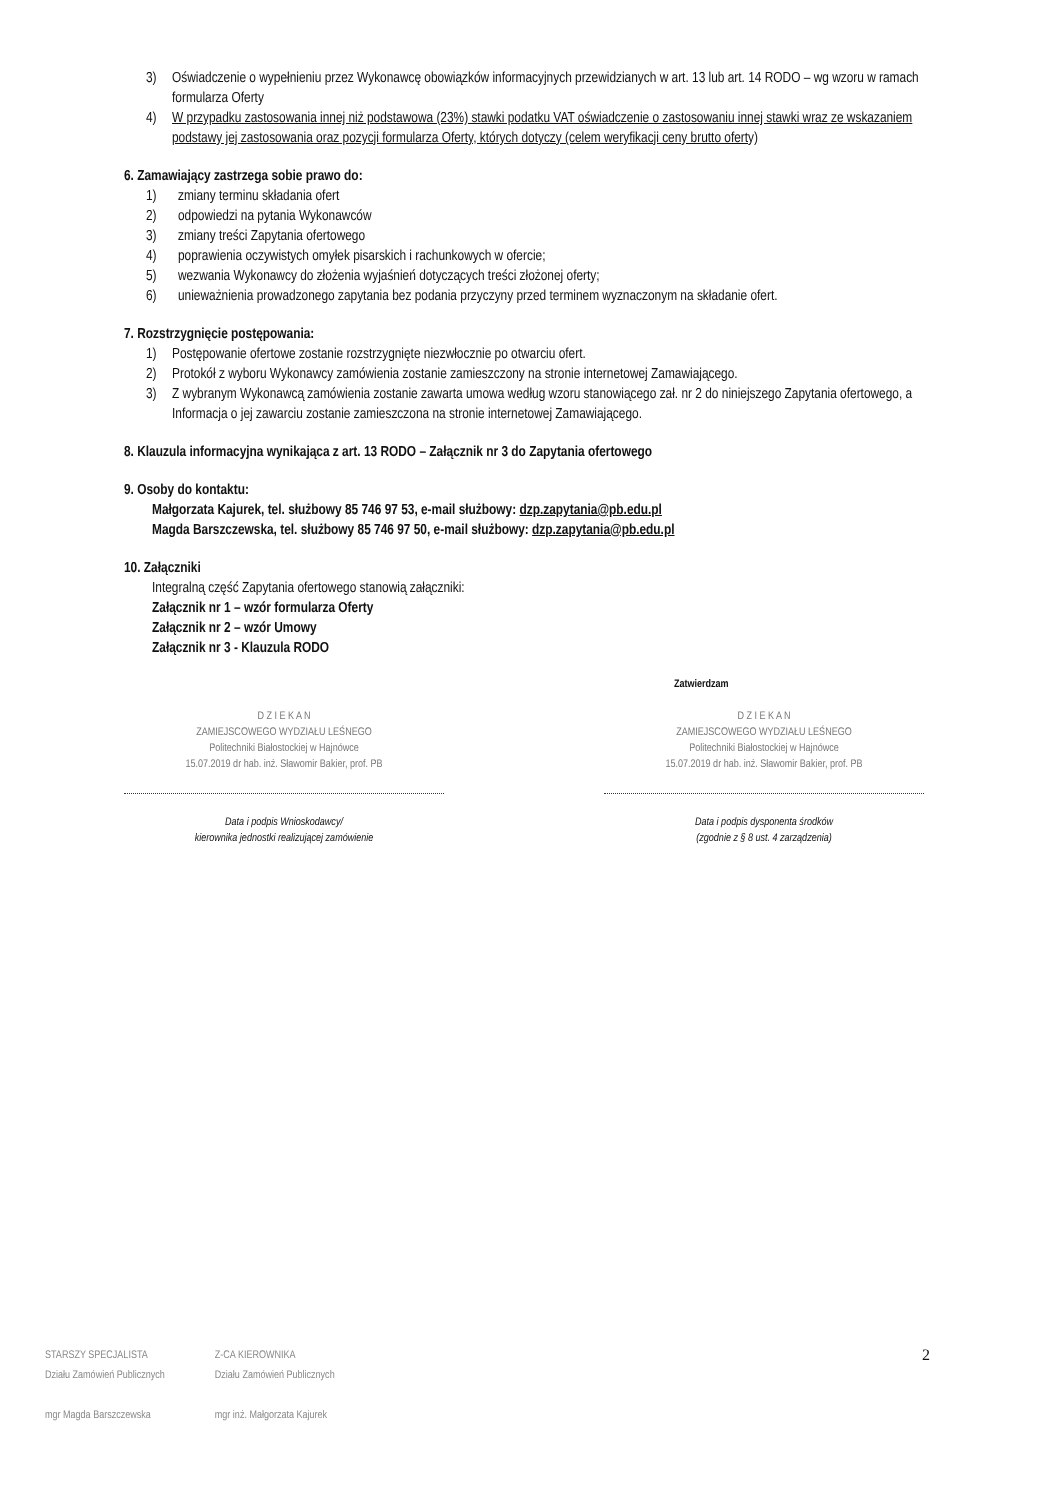3) Oświadczenie o wypełnieniu przez Wykonawcę obowiązków informacyjnych przewidzianych w art. 13 lub art. 14 RODO – wg wzoru w ramach formularza Oferty
4) W przypadku zastosowania innej niż podstawowa (23%) stawki podatku VAT oświadczenie o zastosowaniu innej stawki wraz ze wskazaniem podstawy jej zastosowania oraz pozycji formularza Oferty, których dotyczy (celem weryfikacji ceny brutto oferty)
6. Zamawiający zastrzega sobie prawo do:
1) zmiany terminu składania ofert
2) odpowiedzi na pytania Wykonawców
3) zmiany treści Zapytania ofertowego
4) poprawienia oczywistych omyłek pisarskich i rachunkowych w ofercie;
5) wezwania Wykonawcy do złożenia wyjaśnień dotyczących treści złożonej oferty;
6) unieważnienia prowadzonego zapytania bez podania przyczyny przed terminem wyznaczonym na składanie ofert.
7. Rozstrzygnięcie postępowania:
1) Postępowanie ofertowe zostanie rozstrzygnięte niezwłocznie po otwarciu ofert.
2) Protokół z wyboru Wykonawcy zamówienia zostanie zamieszczony na stronie internetowej Zamawiającego.
3) Z wybranym Wykonawcą zamówienia zostanie zawarta umowa według wzoru stanowiącego zał. nr 2 do niniejszego Zapytania ofertowego, a Informacja o jej zawarciu zostanie zamieszczona na stronie internetowej Zamawiającego.
8. Klauzula informacyjna wynikająca z art. 13 RODO – Załącznik nr 3 do Zapytania ofertowego
9. Osoby do kontaktu:
Małgorzata Kajurek, tel. służbowy 85 746 97 53, e-mail służbowy: dzp.zapytania@pb.edu.pl
Magda Barszczewska, tel. służbowy 85 746 97 50, e-mail służbowy: dzp.zapytania@pb.edu.pl
10. Załączniki
Integralną część Zapytania ofertowego stanowią załączniki:
Załącznik nr 1 – wzór formularza Oferty
Załącznik nr 2 – wzór Umowy
Załącznik nr 3 - Klauzula RODO
Zatwierdzam
D Z I E K A N
ZAMIEJSCOWEGO WYDZIAŁU LEŚNEGO
Politechniki Białostockiej w Hajnówce
15.07.2019 dr hab. inż. Sławomir Bakier, prof. PB
Data i podpis Wnioskodawcy/
kierownika jednostki realizującej zamówienie
D Z I E K A N
ZAMIEJSCOWEGO WYDZIAŁU LEŚNEGO
Politechniki Białostockiej w Hajnówce
15.07.2019 dr hab. inż. Sławomir Bakier, prof. PB
Data i podpis dysponenta środków
(zgodnie z § 8 ust. 4 zarządzenia)
STARSZY SPECJALISTA
Działu Zamówień Publicznych
mgr Magda Barszczewska
Z-CA KIEROWNIKA
Działu Zamówień Publicznych
mgr inż. Małgorzata Kajurek
2